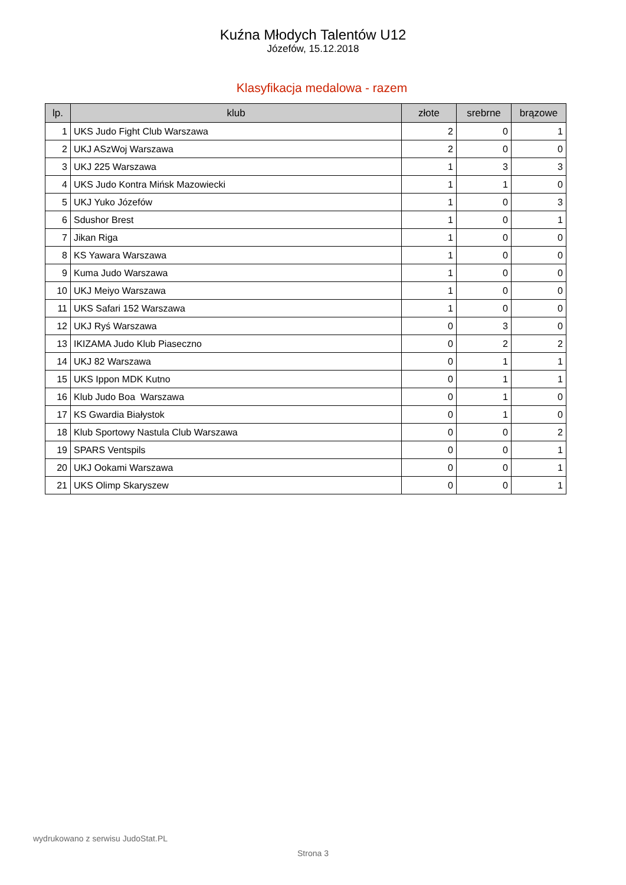Kuźna Młodych Talentów U12
Józefów, 15.12.2018
Klasyfikacja medalowa - razem
| lp. | klub | złote | srebrne | brązowe |
| --- | --- | --- | --- | --- |
| 1 | UKS Judo Fight Club Warszawa | 2 | 0 | 1 |
| 2 | UKJ ASzWoj Warszawa | 2 | 0 | 0 |
| 3 | UKJ 225 Warszawa | 1 | 3 | 3 |
| 4 | UKS Judo Kontra Mińsk Mazowiecki | 1 | 1 | 0 |
| 5 | UKJ Yuko Józefów | 1 | 0 | 3 |
| 6 | Sdushor Brest | 1 | 0 | 1 |
| 7 | Jikan Riga | 1 | 0 | 0 |
| 8 | KS Yawara Warszawa | 1 | 0 | 0 |
| 9 | Kuma Judo Warszawa | 1 | 0 | 0 |
| 10 | UKJ Meiyo Warszawa | 1 | 0 | 0 |
| 11 | UKS Safari 152 Warszawa | 1 | 0 | 0 |
| 12 | UKJ Ryś Warszawa | 0 | 3 | 0 |
| 13 | IKIZAMA Judo Klub Piaseczno | 0 | 2 | 2 |
| 14 | UKJ 82 Warszawa | 0 | 1 | 1 |
| 15 | UKS Ippon MDK Kutno | 0 | 1 | 1 |
| 16 | Klub Judo Boa Warszawa | 0 | 1 | 0 |
| 17 | KS Gwardia Białystok | 0 | 1 | 0 |
| 18 | Klub Sportowy Nastula Club Warszawa | 0 | 0 | 2 |
| 19 | SPARS Ventspils | 0 | 0 | 1 |
| 20 | UKJ Ookami Warszawa | 0 | 0 | 1 |
| 21 | UKS Olimp Skaryszew | 0 | 0 | 1 |
wydrukowano z serwisu JudoStat.PL
Strona 3